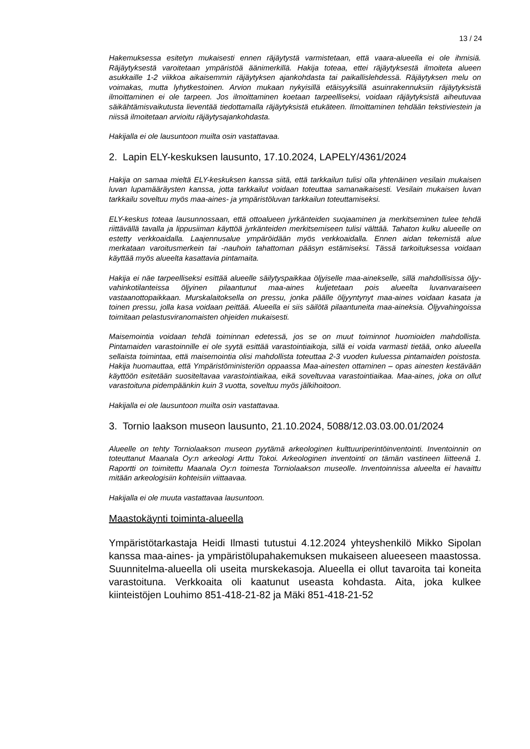13 / 24
Hakemuksessa esitetyn mukaisesti ennen räjäytystä varmistetaan, että vaara-alueella ei ole ihmisiä. Räjäytyksestä varoitetaan ympäristöä äänimerkillä. Hakija toteaa, ettei räjäytyksestä ilmoiteta alueen asukkaille 1-2 viikkoa aikaisemmin räjäytyksen ajankohdasta tai paikallislehdessä. Räjäytyksen melu on voimakas, mutta lyhytkestoinen. Arvion mukaan nykyisillä etäisyyksillä asuinrakennuksiin räjäytyksistä ilmoittaminen ei ole tarpeen. Jos ilmoittaminen koetaan tarpeelliseksi, voidaan räjäytyksistä aiheutuvaa säikähtämisvaikutusta lieventää tiedottamalla räjäytyksistä etukäteen. Ilmoittaminen tehdään tekstiviestein ja niissä ilmoitetaan arvioitu räjäytysajankohdasta.
Hakijalla ei ole lausuntoon muilta osin vastattavaa.
2. Lapin ELY-keskuksen lausunto, 17.10.2024, LAPELY/4361/2024
Hakija on samaa mieltä ELY-keskuksen kanssa siitä, että tarkkailun tulisi olla yhtenäinen vesilain mukaisen luvan lupamääräysten kanssa, jotta tarkkailut voidaan toteuttaa samanaikaisesti. Vesilain mukaisen luvan tarkkailu soveltuu myös maa-aines- ja ympäristöluvan tarkkailun toteuttamiseksi.
ELY-keskus toteaa lausunnossaan, että ottoalueen jyrkänteiden suojaaminen ja merkitseminen tulee tehdä riittävällä tavalla ja lippusiiman käyttöä jyrkänteiden merkitsemiseen tulisi välttää. Tahaton kulku alueelle on estetty verkkoaidalla. Laajennusalue ympäröidään myös verkkoaidalla. Ennen aidan tekemistä alue merkataan varoitusmerkein tai -nauhoin tahattoman pääsyn estämiseksi. Tässä tarkoituksessa voidaan käyttää myös alueelta kasattavia pintamaita.
Hakija ei näe tarpeelliseksi esittää alueelle säilytyspaikkaa öljyiselle maa-ainekselle, sillä mahdollisissa öljy-vahinkotilanteissa öljyinen pilaantunut maa-aines kuljetetaan pois alueelta luvanvaraiseen vastaanottopaikkaan. Murskalaitoksella on pressu, jonka päälle öljyyntynyt maa-aines voidaan kasata ja toinen pressu, jolla kasa voidaan peittää. Alueella ei siis säilötä pilaantuneita maa-aineksia. Öljyvahingoissa toimitaan pelastusviranomaisten ohjeiden mukaisesti.
Maisemointia voidaan tehdä toiminnan edetessä, jos se on muut toiminnot huomioiden mahdollista. Pintamaiden varastoinnille ei ole syytä esittää varastointiaikoja, sillä ei voida varmasti tietää, onko alueella sellaista toimintaa, että maisemointia olisi mahdollista toteuttaa 2-3 vuoden kuluessa pintamaiden poistosta. Hakija huomauttaa, että Ympäristöministeriön oppaassa Maa-ainesten ottaminen – opas ainesten kestävään käyttöön esitetään suositeltavaa varastointiaikaa, eikä soveltuvaa varastointiaikaa. Maa-aines, joka on ollut varastoituna pidempäänkin kuin 3 vuotta, soveltuu myös jälkihoitoon.
Hakijalla ei ole lausuntoon muilta osin vastattavaa.
3. Tornio laakson museon lausunto, 21.10.2024, 5088/12.03.03.00.01/2024
Alueelle on tehty Torniolaakson museon pyytämä arkeologinen kulttuuriperintöinventointi. Inventoinnin on toteuttanut Maanala Oy:n arkeologi Arttu Tokoi. Arkeologinen inventointi on tämän vastineen liitteenä 1. Raportti on toimitettu Maanala Oy:n toimesta Torniolaakson museolle. Inventoinnissa alueelta ei havaittu mitään arkeologisiin kohteisiin viittaavaa.
Hakijalla ei ole muuta vastattavaa lausuntoon.
Maastokäynti toiminta-alueella
Ympäristötarkastaja Heidi Ilmasti tutustui 4.12.2024 yhteyshenkilö Mikko Sipolan kanssa maa-aines- ja ympäristölupahakemuksen mukaiseen alueeseen maastossa. Suunnitelma-alueella oli useita murskekasoja. Alueella ei ollut tavaroita tai koneita varastoituna. Verkkoaita oli kaatunut useasta kohdasta. Aita, joka kulkee kiinteistöjen Louhimo 851-418-21-82 ja Mäki 851-418-21-52